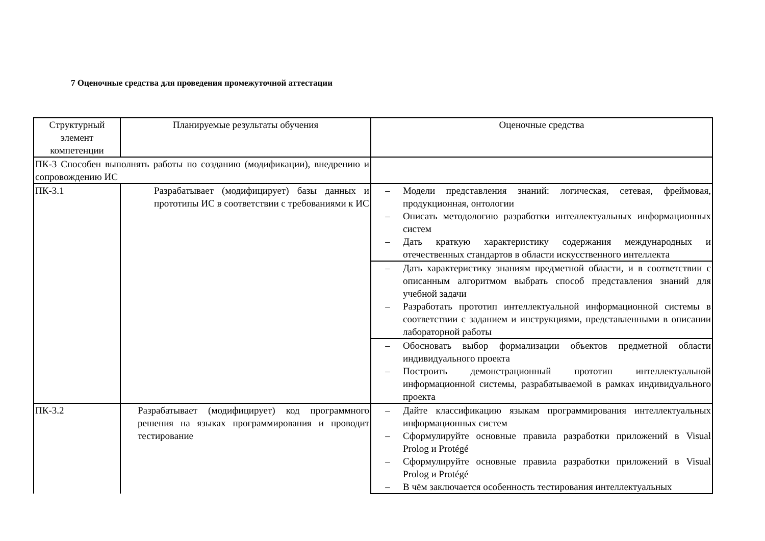7 Оценочные средства для проведения промежуточной аттестации
| Структурный элемент компетенции | Планируемые результаты обучения | Оценочные средства |
| ПК-3 Способен выполнять работы по созданию (модификации), внедрению и сопровождению ИС | | |
| ПК-3.1 | Разрабатывает (модифицирует) базы данных и прототипы ИС в соответствии с требованиями к ИС | – Модели представления знаний: логическая, сетевая, фреймовая, продукционная, онтологии – Описать методологию разработки интеллектуальных информационных систем – Дать краткую характеристику содержания международных и отечественных стандартов в области искусственного интеллекта |
| | | – Дать характеристику знаниям предметной области, и в соответствии с описанным алгоритмом выбрать способ представления знаний для учебной задачи – Разработать прототип интеллектуальной информационной системы в соответствии с заданием и инструкциями, представленными в описании лабораторной работы |
| | | – Обосновать выбор формализации объектов предметной области индивидуального проекта – Построить демонстрационный прототип интеллектуальной информационной системы, разрабатываемой в рамках индивидуального проекта |
| ПК-3.2 | Разрабатывает (модифицирует) код программного решения на языках программирования и проводит тестирование | – Дайте классификацию языкам программирования интеллектуальных информационных систем – Сформулируйте основные правила разработки приложений в Visual Prolog и Protégé – Сформулируйте основные правила разработки приложений в Visual Prolog и Protégé – В чём заключается особенность тестирования интеллектуальных |